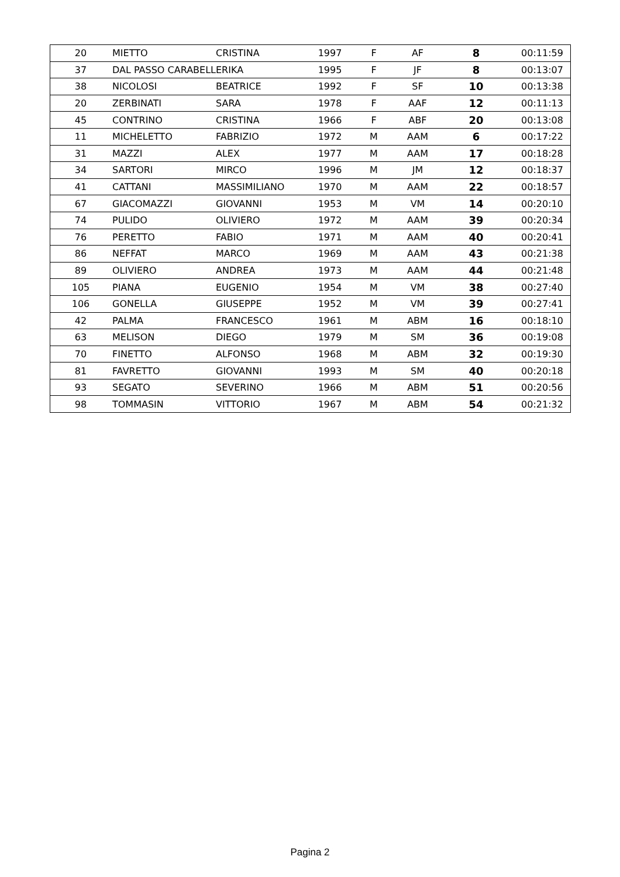| 20 | MIETTO | CRISTINA | 1997 | F | AF | 8 | 00:11:59 |
| 37 | DAL PASSO CARABELL | ERIKA | 1995 | F | JF | 8 | 00:13:07 |
| 38 | NICOLOSI | BEATRICE | 1992 | F | SF | 10 | 00:13:38 |
| 20 | ZERBINATI | SARA | 1978 | F | AAF | 12 | 00:11:13 |
| 45 | CONTRINO | CRISTINA | 1966 | F | ABF | 20 | 00:13:08 |
| 11 | MICHELETTO | FABRIZIO | 1972 | M | AAM | 6 | 00:17:22 |
| 31 | MAZZI | ALEX | 1977 | M | AAM | 17 | 00:18:28 |
| 34 | SARTORI | MIRCO | 1996 | M | JM | 12 | 00:18:37 |
| 41 | CATTANI | MASSIMILIANO | 1970 | M | AAM | 22 | 00:18:57 |
| 67 | GIACOMAZZI | GIOVANNI | 1953 | M | VM | 14 | 00:20:10 |
| 74 | PULIDO | OLIVIERO | 1972 | M | AAM | 39 | 00:20:34 |
| 76 | PERETTO | FABIO | 1971 | M | AAM | 40 | 00:20:41 |
| 86 | NEFFAT | MARCO | 1969 | M | AAM | 43 | 00:21:38 |
| 89 | OLIVIERO | ANDREA | 1973 | M | AAM | 44 | 00:21:48 |
| 105 | PIANA | EUGENIO | 1954 | M | VM | 38 | 00:27:40 |
| 106 | GONELLA | GIUSEPPE | 1952 | M | VM | 39 | 00:27:41 |
| 42 | PALMA | FRANCESCO | 1961 | M | ABM | 16 | 00:18:10 |
| 63 | MELISON | DIEGO | 1979 | M | SM | 36 | 00:19:08 |
| 70 | FINETTO | ALFONSO | 1968 | M | ABM | 32 | 00:19:30 |
| 81 | FAVRETTO | GIOVANNI | 1993 | M | SM | 40 | 00:20:18 |
| 93 | SEGATO | SEVERINO | 1966 | M | ABM | 51 | 00:20:56 |
| 98 | TOMMASIN | VITTORIO | 1967 | M | ABM | 54 | 00:21:32 |
Pagina 2